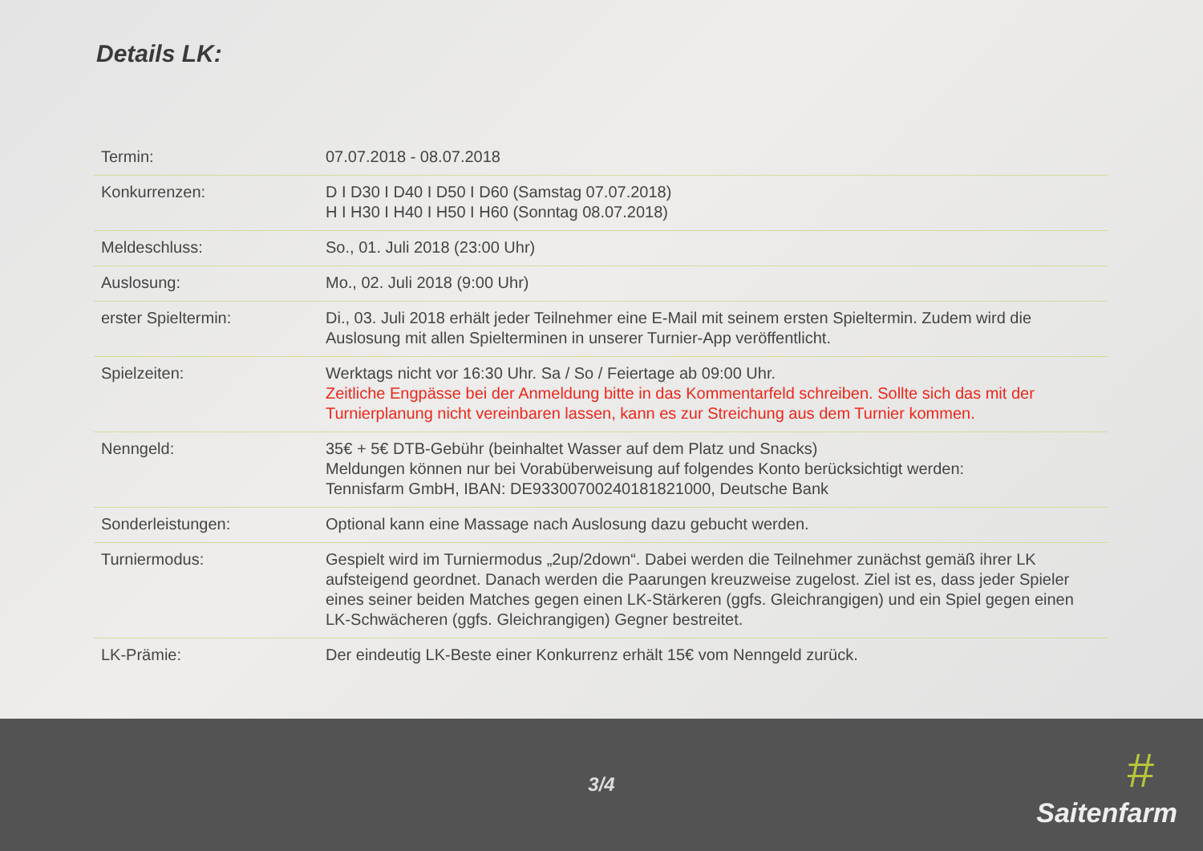Details LK:
| Termin: | 07.07.2018 - 08.07.2018 |
| Konkurrenzen: | D I D30 I D40 I D50 I D60 (Samstag 07.07.2018) H I H30 I H40 I H50 I H60 (Sonntag 08.07.2018) |
| Meldeschluss: | So., 01. Juli 2018 (23:00 Uhr) |
| Auslosung: | Mo., 02. Juli 2018 (9:00 Uhr) |
| erster Spieltermin: | Di., 03. Juli 2018 erhält jeder Teilnehmer eine E-Mail mit seinem ersten Spieltermin. Zudem wird die Auslosung mit allen Spielterminen in unserer Turnier-App veröffentlicht. |
| Spielzeiten: | Werktags nicht vor 16:30 Uhr. Sa / So / Feiertage ab 09:00 Uhr. Zeitliche Engpässe bei der Anmeldung bitte in das Kommentarfeld schreiben. Sollte sich das mit der Turnierplanung nicht vereinbaren lassen, kann es zur Streichung aus dem Turnier kommen. |
| Nenngeld: | 35€ + 5€ DTB-Gebühr (beinhaltet Wasser auf dem Platz und Snacks) Meldungen können nur bei Vorabüberweisung auf folgendes Konto berücksichtigt werden: Tennisfarm GmbH, IBAN: DE93300700240181821000, Deutsche Bank |
| Sonderleistungen: | Optional kann eine Massage nach Auslosung dazu gebucht werden. |
| Turniermodus: | Gespielt wird im Turniermodus „2up/2down“. Dabei werden die Teilnehmer zunächst gemäß ihrer LK aufsteigend geordnet. Danach werden die Paarungen kreuzweise zugelost. Ziel ist es, dass jeder Spieler eines seiner beiden Matches gegen einen LK-Stärkeren (ggfs. Gleichrangigen) und ein Spiel gegen einen LK-Schwächeren (ggfs. Gleichrangigen) Gegner bestreitet. |
| LK-Prämie: | Der eindeutig LK-Beste einer Konkurrenz erhält 15€ vom Nenngeld zurück. |
3/4 #
Saitenfarm